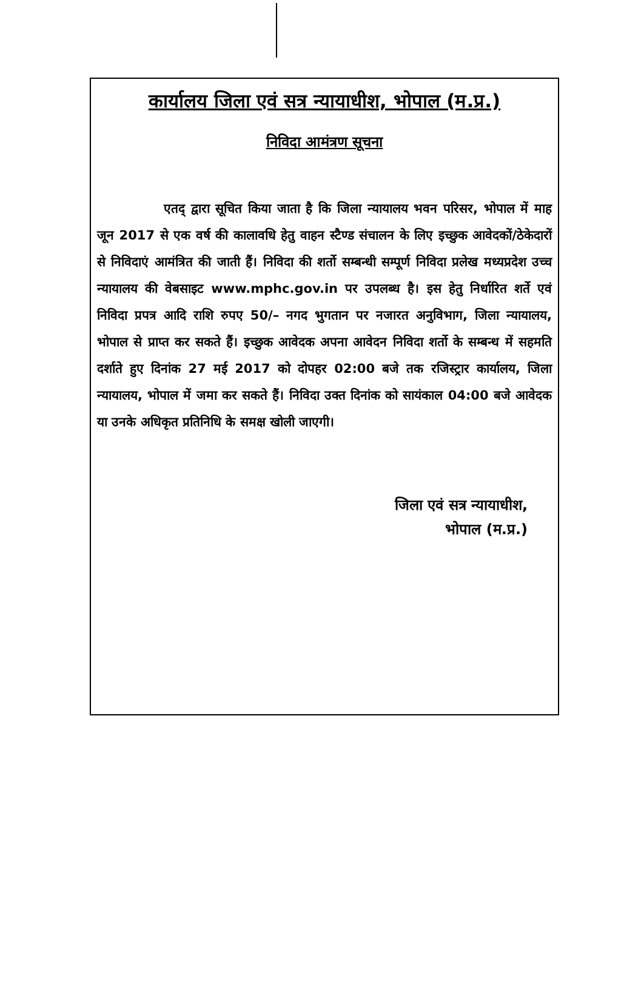कार्यालय जिला एवं सत्र न्यायाधीश, भोपाल (म.प्र.)
निविदा आमंत्रण सूचना
एतद् द्वारा सूचित किया जाता है कि जिला न्यायालय भवन परिसर, भोपाल में माह जून 2017 से एक वर्ष की कालावधि हेतु वाहन स्टैण्ड संचालन के लिए इच्छुक आवेदकों/ठेकेदारों से निविदाएं आमंत्रित की जाती हैं। निविदा की शर्तो सम्बन्धी सम्पूर्ण निविदा प्रलेख मध्यप्रदेश उच्च न्यायालय की वेबसाइट www.mphc.gov.in पर उपलब्ध है। इस हेतु निर्धारित शर्ते एवं निविदा प्रपत्र आदि राशि रुपए 50/– नगद भुगतान पर नजारत अनुविभाग, जिला न्यायालय, भोपाल से प्राप्त कर सकते हैं। इच्छुक आवेदक अपना आवेदन निविदा शर्तो के सम्बन्ध में सहमति दर्शाते हुए दिनांक 27 मई 2017 को दोपहर 02:00 बजे तक रजिस्ट्रार कार्यालय, जिला न्यायालय, भोपाल में जमा कर सकते हैं। निविदा उक्त दिनांक को सायंकाल 04:00 बजे आवेदक या उनके अधिकृत प्रतिनिधि के समक्ष खोली जाएगी।
जिला एवं सत्र न्यायाधीश,
भोपाल (म.प्र.)